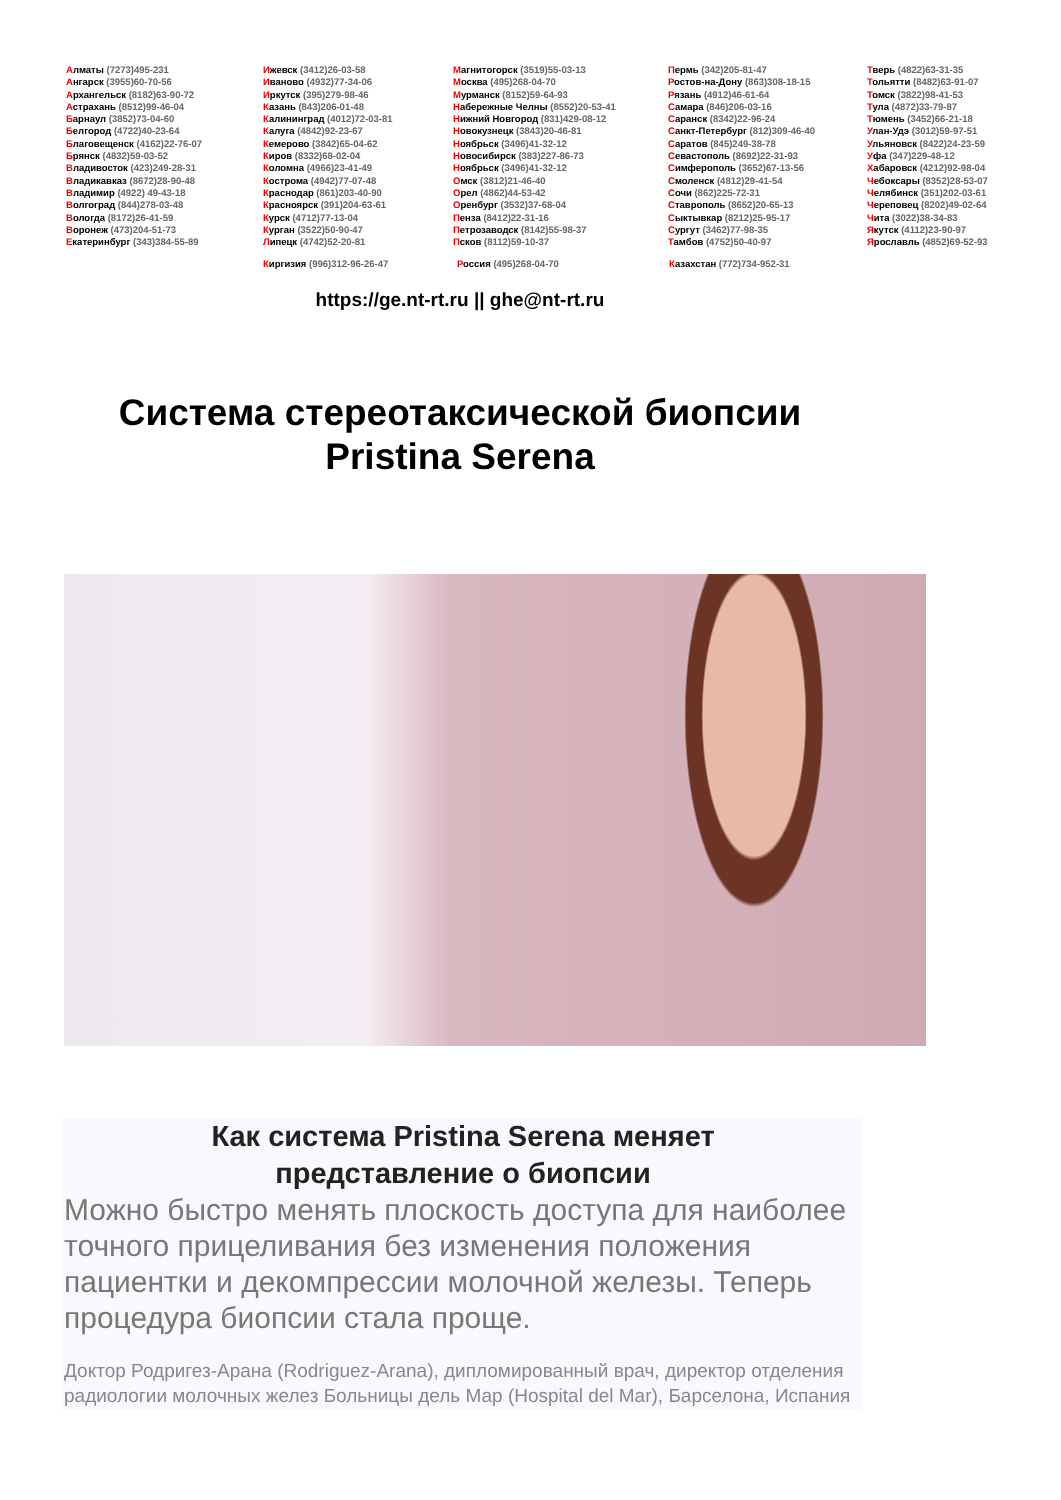Алматы (7273)495-231
Ангарск (3955)60-70-56
Архангельск (8182)63-90-72
Астрахань (8512)99-46-04
Барнаул (3852)73-04-60
Белгород (4722)40-23-64
Благовещенск (4162)22-76-07
Брянск (4832)59-03-52
Владивосток (423)249-28-31
Владикавказ (8672)28-90-48
Владимир (4922) 49-43-18
Волгоград (844)278-03-48
Вологда (8172)26-41-59
Воронеж (473)204-51-73
Екатеринбург (343)384-55-89
Ижевск (3412)26-03-58
Иваново (4932)77-34-06
Иркутск (395)279-98-46
Казань (843)206-01-48
Калининград (4012)72-03-81
Калуга (4842)92-23-67
Кемерово (3842)65-04-62
Киров (8332)68-02-04
Коломна (4966)23-41-49
Кострома (4942)77-07-48
Краснодар (861)203-40-90
Красноярск (391)204-63-61
Курск (4712)77-13-04
Курган (3522)50-90-47
Липецк (4742)52-20-81
Магнитогорск (3519)55-03-13
Москва (495)268-04-70
Мурманск (8152)59-64-93
Набережные Челны (8552)20-53-41
Нижний Новгород (831)429-08-12
Новокузнецк (3843)20-46-81
Ноябрьск (3496)41-32-12
Новосибирск (383)227-86-73
Ноябрьск (3496)41-32-12
Омск (3812)21-46-40
Орел (4862)44-53-42
Оренбург (3532)37-68-04
Пенза (8412)22-31-16
Петрозаводск (8142)55-98-37
Псков (8112)59-10-37
Пермь (342)205-81-47
Ростов-на-Дону (863)308-18-15
Рязань (4912)46-61-64
Самара (846)206-03-16
Саранск (8342)22-96-24
Санкт-Петербург (812)309-46-40
Саратов (845)249-38-78
Севастополь (8692)22-31-93
Симферополь (3652)67-13-56
Смоленск (4812)29-41-54
Сочи (862)225-72-31
Ставрополь (8652)20-65-13
Сыктывкар (8212)25-95-17
Сургут (3462)77-98-35
Тамбов (4752)50-40-97
Тверь (4822)63-31-35
Тольятти (8482)63-91-07
Томск (3822)98-41-53
Тула (4872)33-79-87
Тюмень (3452)66-21-18
Улан-Удэ (3012)59-97-51
Ульяновск (8422)24-23-59
Уфа (347)229-48-12
Хабаровск (4212)92-98-04
Чебоксары (8352)28-53-07
Челябинск (351)202-03-61
Череповец (8202)49-02-64
Чита (3022)38-34-83
Якутск (4112)23-90-97
Ярославль (4852)69-52-93
Киргизия (996)312-96-26-47 Россия (495)268-04-70 Казахстан (772)734-952-31
https://ge.nt-rt.ru || ghe@nt-rt.ru
Система стереотаксической биопсии
Pristina Serena
Как система Pristina Serena меняет
представление о биопсии
Можно быстро менять плоскость доступа для наиболее точного прицеливания без изменения положения пациентки и декомпрессии молочной железы. Теперь процедура биопсии стала проще.
Доктор Родригез-Арана (Rodriguez-Arana), дипломированный врач, директор отделения радиологии молочных желез Больницы дель Мар (Hospital del Mar), Барселона, Испания